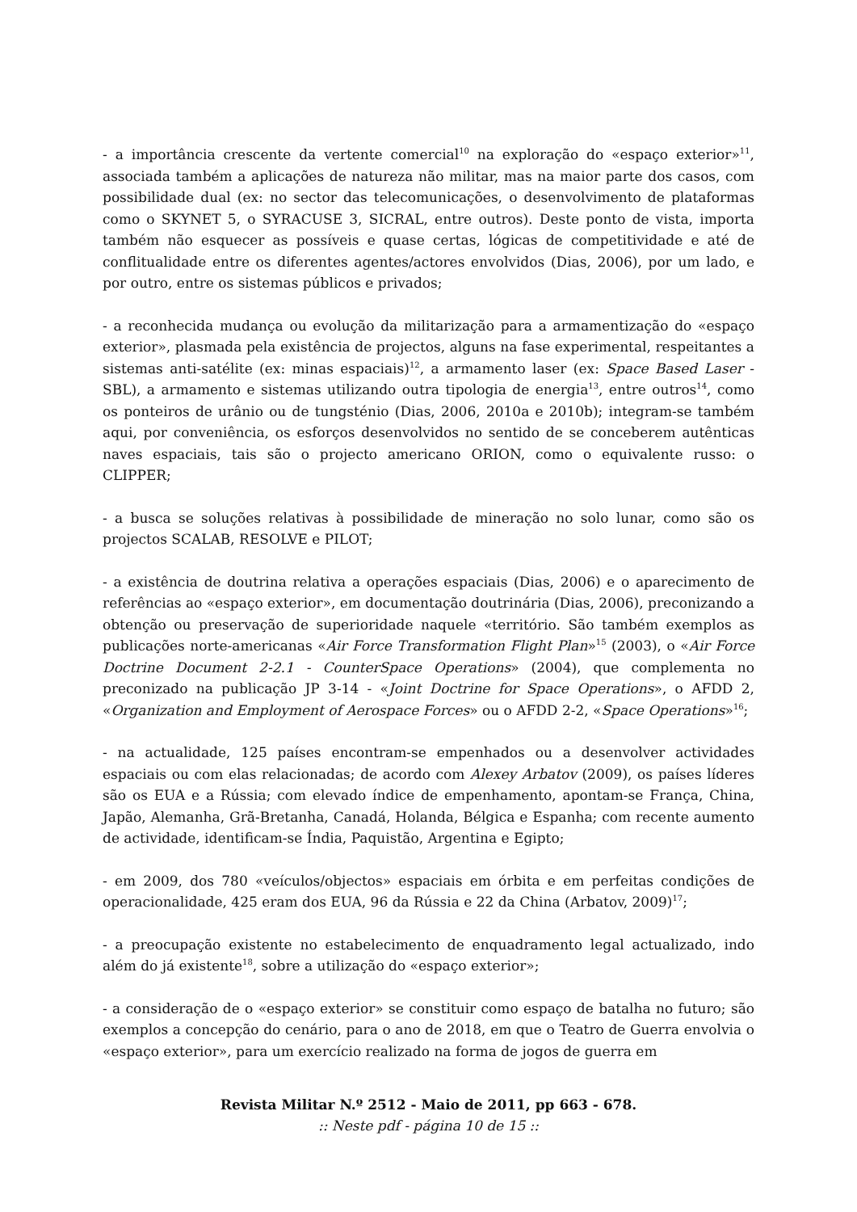- a importância crescente da vertente comercial<sup>10</sup> na exploração do «espaço exterior»<sup>11</sup>, associada também a aplicações de natureza não militar, mas na maior parte dos casos, com possibilidade dual (ex: no sector das telecomunicações, o desenvolvimento de plataformas como o SKYNET 5, o SYRACUSE 3, SICRAL, entre outros). Deste ponto de vista, importa também não esquecer as possíveis e quase certas, lógicas de competitividade e até de conflitualidade entre os diferentes agentes/actores envolvidos (Dias, 2006), por um lado, e por outro, entre os sistemas públicos e privados;
- a reconhecida mudança ou evolução da militarização para a armamentização do «espaço exterior», plasmada pela existência de projectos, alguns na fase experimental, respeitantes a sistemas anti-satélite (ex: minas espaciais)<sup>12</sup>, a armamento laser (ex: Space Based Laser - SBL), a armamento e sistemas utilizando outra tipologia de energia<sup>13</sup>, entre outros<sup>14</sup>, como os ponteiros de urânio ou de tungsténio (Dias, 2006, 2010a e 2010b); integram-se também aqui, por conveniência, os esforços desenvolvidos no sentido de se conceberem autênticas naves espaciais, tais são o projecto americano ORION, como o equivalente russo: o CLIPPER;
- a busca se soluções relativas à possibilidade de mineração no solo lunar, como são os projectos SCALAB, RESOLVE e PILOT;
- a existência de doutrina relativa a operações espaciais (Dias, 2006) e o aparecimento de referências ao «espaço exterior», em documentação doutrinária (Dias, 2006), preconizando a obtenção ou preservação de superioridade naquele «território. São também exemplos as publicações norte-americanas «Air Force Transformation Flight Plan»<sup>15</sup> (2003), o «Air Force Doctrine Document 2-2.1 - CounterSpace Operations» (2004), que complementa no preconizado na publicação JP 3-14 - «Joint Doctrine for Space Operations», o AFDD 2, «Organization and Employment of Aerospace Forces» ou o AFDD 2-2, «Space Operations»<sup>16</sup>;
- na actualidade, 125 países encontram-se empenhados ou a desenvolver actividades espaciais ou com elas relacionadas; de acordo com Alexey Arbatov (2009), os países líderes são os EUA e a Rússia; com elevado índice de empenhamento, apontam-se França, China, Japão, Alemanha, Grã-Bretanha, Canadá, Holanda, Bélgica e Espanha; com recente aumento de actividade, identificam-se Índia, Paquistão, Argentina e Egipto;
- em 2009, dos 780 «veículos/objectos» espaciais em órbita e em perfeitas condições de operacionalidade, 425 eram dos EUA, 96 da Rússia e 22 da China (Arbatov, 2009)<sup>17</sup>;
- a preocupação existente no estabelecimento de enquadramento legal actualizado, indo além do já existente<sup>18</sup>, sobre a utilização do «espaço exterior»;
- a consideração de o «espaço exterior» se constituir como espaço de batalha no futuro; são exemplos a concepção do cenário, para o ano de 2018, em que o Teatro de Guerra envolvia o «espaço exterior», para um exercício realizado na forma de jogos de guerra em
Revista Militar N.º 2512 - Maio de 2011, pp 663 - 678.
:: Neste pdf - página 10 de 15 ::